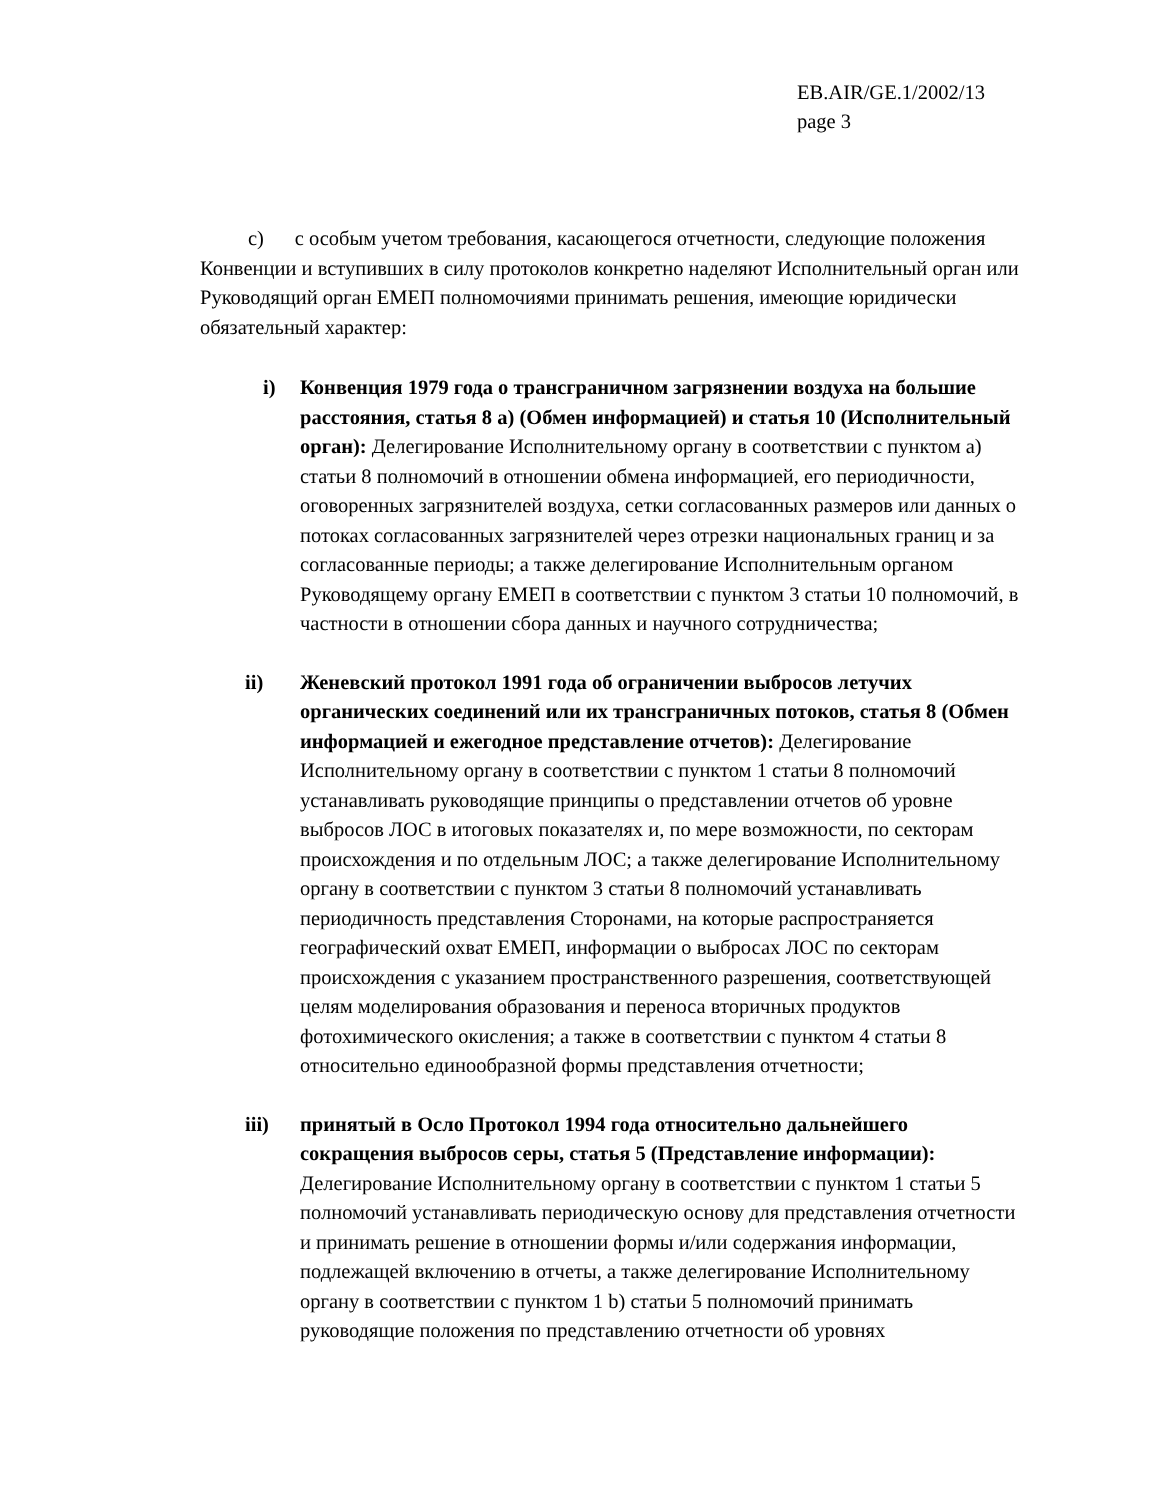EB.AIR/GE.1/2002/13
page 3
c) с особым учетом требования, касающегося отчетности, следующие положения Конвенции и вступивших в силу протоколов конкретно наделяют Исполнительный орган или Руководящий орган ЕМЕП полномочиями принимать решения, имеющие юридически обязательный характер:
i) Конвенция 1979 года о трансграничном загрязнении воздуха на большие расстояния, статья 8 a) (Обмен информацией) и статья 10 (Исполнительный орган): Делегирование Исполнительному органу в соответствии с пунктом а) статьи 8 полномочий в отношении обмена информацией, его периодичности, оговоренных загрязнителей воздуха, сетки согласованных размеров или данных о потоках согласованных загрязнителей через отрезки национальных границ и за согласованные периоды; а также делегирование Исполнительным органом Руководящему органу ЕМЕП в соответствии с пунктом 3 статьи 10 полномочий, в частности в отношении сбора данных и научного сотрудничества;
ii) Женевский протокол 1991 года об ограничении выбросов летучих органических соединений или их трансграничных потоков, статья 8 (Обмен информацией и ежегодное представление отчетов): Делегирование Исполнительному органу в соответствии с пунктом 1 статьи 8 полномочий устанавливать руководящие принципы о представлении отчетов об уровне выбросов ЛОС в итоговых показателях и, по мере возможности, по секторам происхождения и по отдельным ЛОС; а также делегирование Исполнительному органу в соответствии с пунктом 3 статьи 8 полномочий устанавливать периодичность представления Сторонами, на которые распространяется географический охват ЕМЕП, информации о выбросах ЛОС по секторам происхождения с указанием пространственного разрешения, соответствующей целям моделирования образования и переноса вторичных продуктов фотохимического окисления; а также в соответствии с пунктом 4 статьи 8 относительно единообразной формы представления отчетности;
iii) принятый в Осло Протокол 1994 года относительно дальнейшего сокращения выбросов серы, статья 5 (Представление информации): Делегирование Исполнительному органу в соответствии с пунктом 1 статьи 5 полномочий устанавливать периодическую основу для представления отчетности и принимать решение в отношении формы и/или содержания информации, подлежащей включению в отчеты, а также делегирование Исполнительному органу в соответствии с пунктом 1 b) статьи 5 полномочий принимать руководящие положения по представлению отчетности об уровнях